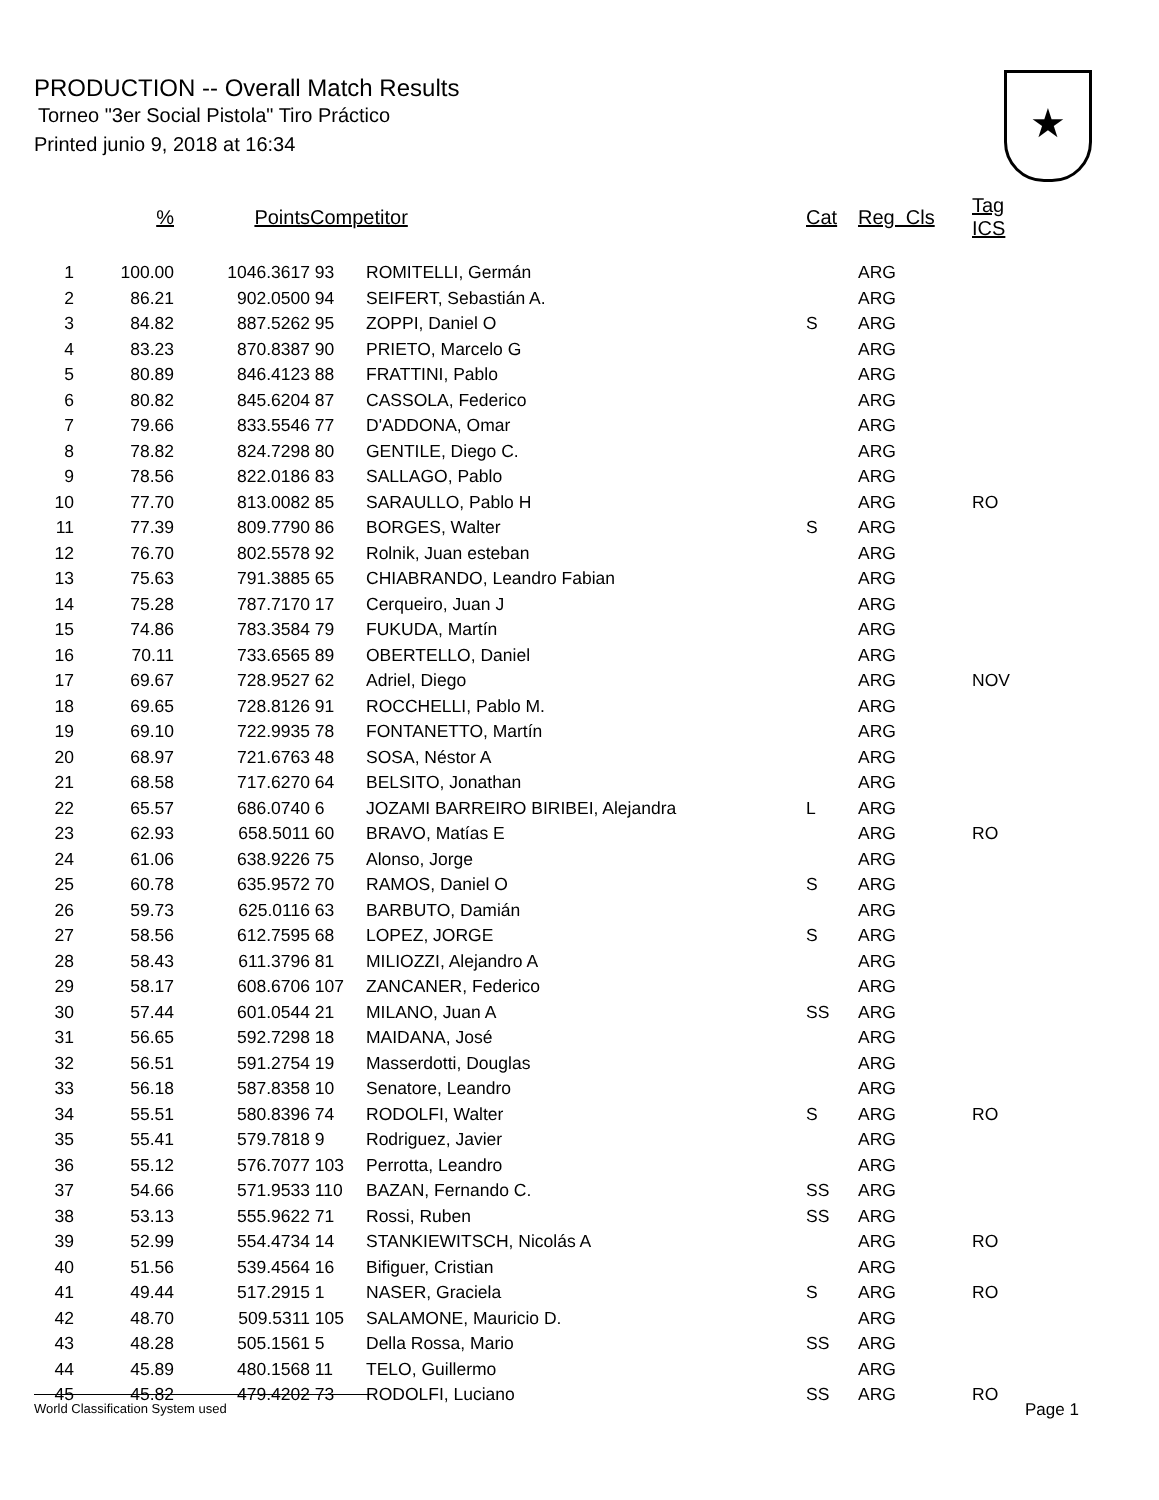PRODUCTION -- Overall Match Results
Torneo "3er Social Pistola" Tiro Práctico
Printed junio 9, 2018 at 16:34
★
| | % | Points | Competitor | | Cat | Reg Cls | Tag ICS |
| --- | --- | --- | --- | --- | --- | --- | --- |
| 1 | 100.00 | 1046.3617 | 93 | ROMITELLI, Germán | | ARG | |
| 2 | 86.21 | 902.0500 | 94 | SEIFERT, Sebastián A. | | ARG | |
| 3 | 84.82 | 887.5262 | 95 | ZOPPI, Daniel O | S | ARG | |
| 4 | 83.23 | 870.8387 | 90 | PRIETO, Marcelo G | | ARG | |
| 5 | 80.89 | 846.4123 | 88 | FRATTINI, Pablo | | ARG | |
| 6 | 80.82 | 845.6204 | 87 | CASSOLA, Federico | | ARG | |
| 7 | 79.66 | 833.5546 | 77 | D'ADDONA, Omar | | ARG | |
| 8 | 78.82 | 824.7298 | 80 | GENTILE, Diego C. | | ARG | |
| 9 | 78.56 | 822.0186 | 83 | SALLAGO, Pablo | | ARG | |
| 10 | 77.70 | 813.0082 | 85 | SARAULLO, Pablo H | | ARG | RO |
| 11 | 77.39 | 809.7790 | 86 | BORGES, Walter | S | ARG | |
| 12 | 76.70 | 802.5578 | 92 | Rolnik, Juan esteban | | ARG | |
| 13 | 75.63 | 791.3885 | 65 | CHIABRANDO, Leandro Fabian | | ARG | |
| 14 | 75.28 | 787.7170 | 17 | Cerqueiro, Juan J | | ARG | |
| 15 | 74.86 | 783.3584 | 79 | FUKUDA, Martín | | ARG | |
| 16 | 70.11 | 733.6565 | 89 | OBERTELLO, Daniel | | ARG | |
| 17 | 69.67 | 728.9527 | 62 | Adriel, Diego | | ARG | NOV |
| 18 | 69.65 | 728.8126 | 91 | ROCCHELLI, Pablo M. | | ARG | |
| 19 | 69.10 | 722.9935 | 78 | FONTANETTO, Martín | | ARG | |
| 20 | 68.97 | 721.6763 | 48 | SOSA, Néstor A | | ARG | |
| 21 | 68.58 | 717.6270 | 64 | BELSITO, Jonathan | | ARG | |
| 22 | 65.57 | 686.0740 | 6 | JOZAMI BARREIRO BIRIBEI, Alejandra | L | ARG | |
| 23 | 62.93 | 658.5011 | 60 | BRAVO, Matías E | | ARG | RO |
| 24 | 61.06 | 638.9226 | 75 | Alonso, Jorge | | ARG | |
| 25 | 60.78 | 635.9572 | 70 | RAMOS, Daniel O | S | ARG | |
| 26 | 59.73 | 625.0116 | 63 | BARBUTO, Damián | | ARG | |
| 27 | 58.56 | 612.7595 | 68 | LOPEZ, JORGE | S | ARG | |
| 28 | 58.43 | 611.3796 | 81 | MILIOZZI, Alejandro A | | ARG | |
| 29 | 58.17 | 608.6706 | 107 | ZANCANER, Federico | | ARG | |
| 30 | 57.44 | 601.0544 | 21 | MILANO, Juan A | SS | ARG | |
| 31 | 56.65 | 592.7298 | 18 | MAIDANA, José | | ARG | |
| 32 | 56.51 | 591.2754 | 19 | Masserdotti, Douglas | | ARG | |
| 33 | 56.18 | 587.8358 | 10 | Senatore, Leandro | | ARG | |
| 34 | 55.51 | 580.8396 | 74 | RODOLFI, Walter | S | ARG | RO |
| 35 | 55.41 | 579.7818 | 9 | Rodriguez, Javier | | ARG | |
| 36 | 55.12 | 576.7077 | 103 | Perrotta, Leandro | | ARG | |
| 37 | 54.66 | 571.9533 | 110 | BAZAN, Fernando C. | SS | ARG | |
| 38 | 53.13 | 555.9622 | 71 | Rossi, Ruben | SS | ARG | |
| 39 | 52.99 | 554.4734 | 14 | STANKIEWITSCH, Nicolás A | | ARG | RO |
| 40 | 51.56 | 539.4564 | 16 | Bifiguer, Cristian | | ARG | |
| 41 | 49.44 | 517.2915 | 1 | NASER, Graciela | S | ARG | RO |
| 42 | 48.70 | 509.5311 | 105 | SALAMONE, Mauricio D. | | ARG | |
| 43 | 48.28 | 505.1561 | 5 | Della Rossa, Mario | SS | ARG | |
| 44 | 45.89 | 480.1568 | 11 | TELO, Guillermo | | ARG | |
| 45 | 45.82 | 479.4202 | 73 | RODOLFI, Luciano | SS | ARG | RO |
World Classification System used Page 1